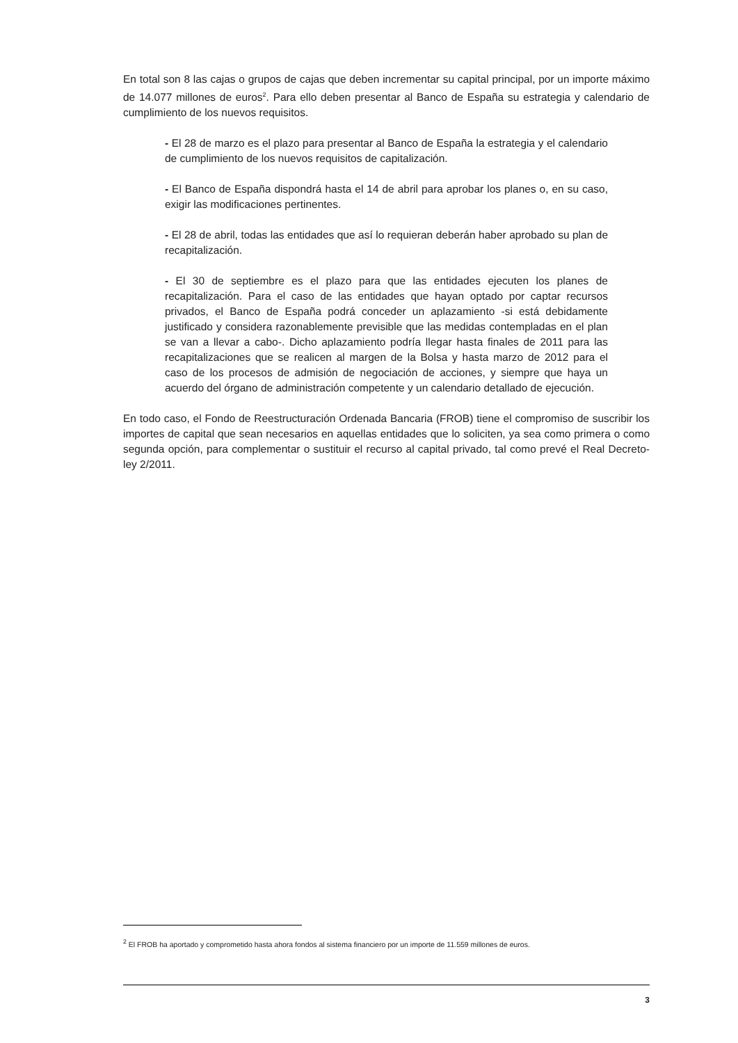En total son 8 las cajas o grupos de cajas que deben incrementar su capital principal, por un importe máximo de 14.077 millones de euros<sup>2</sup>. Para ello deben presentar al Banco de España su estrategia y calendario de cumplimiento de los nuevos requisitos.
- El 28 de marzo es el plazo para presentar al Banco de España la estrategia y el calendario de cumplimiento de los nuevos requisitos de capitalización.
- El Banco de España dispondrá hasta el 14 de abril para aprobar los planes o, en su caso, exigir las modificaciones pertinentes.
- El 28 de abril, todas las entidades que así lo requieran deberán haber aprobado su plan de recapitalización.
- El 30 de septiembre es el plazo para que las entidades ejecuten los planes de recapitalización. Para el caso de las entidades que hayan optado por captar recursos privados, el Banco de España podrá conceder un aplazamiento -si está debidamente justificado y considera razonablemente previsible que las medidas contempladas en el plan se van a llevar a cabo-. Dicho aplazamiento podría llegar hasta finales de 2011 para las recapitalizaciones que se realicen al margen de la Bolsa y hasta marzo de 2012 para el caso de los procesos de admisión de negociación de acciones, y siempre que haya un acuerdo del órgano de administración competente y un calendario detallado de ejecución.
En todo caso, el Fondo de Reestructuración Ordenada Bancaria (FROB) tiene el compromiso de suscribir los importes de capital que sean necesarios en aquellas entidades que lo soliciten, ya sea como primera o como segunda opción, para complementar o sustituir el recurso al capital privado, tal como prevé el Real Decreto-ley 2/2011.
<sup>2</sup> El FROB ha aportado y comprometido hasta ahora fondos al sistema financiero por un importe de 11.559 millones de euros.
3